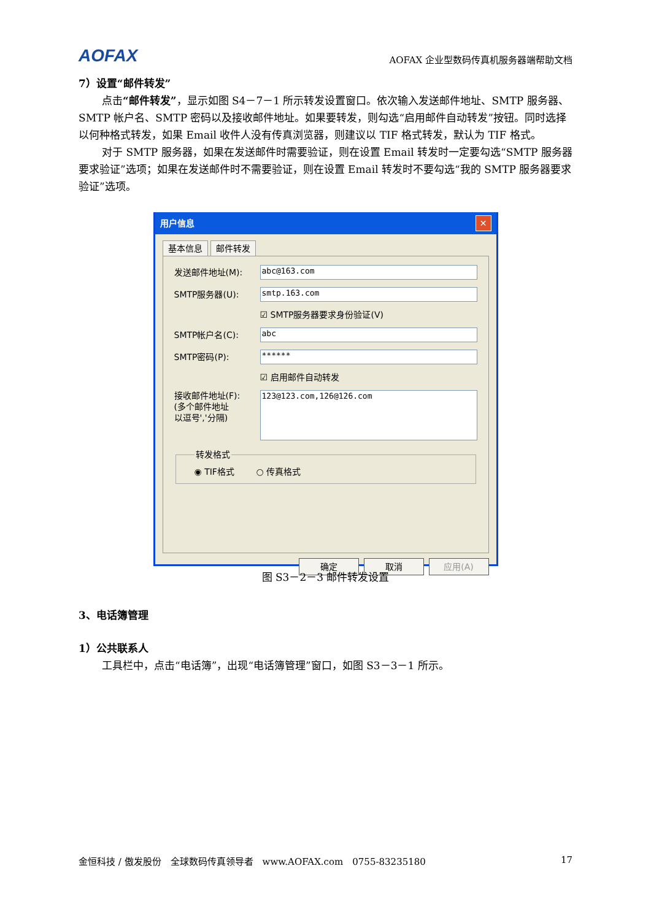AOFAX AOFAX 企业型数码传真机服务器端帮助文档
7）设置“邮件转发”
点击“邮件转发”，显示如图 S4－7－1 所示转发设置窗口。依次输入发送邮件地址、SMTP 服务器、SMTP 帐户名、SMTP 密码以及接收邮件地址。如果要转发，则勾选“启用邮件自动转发”按钮。同时选择以何种格式转发，如果 Email 收件人没有传真浏览器，则建议以 TIF 格式转发，默认为 TIF 格式。
对于 SMTP 服务器，如果在发送邮件时需要验证，则在设置 Email 转发时一定要勾选“SMTP 服务器要求验证”选项；如果在发送邮件时不需要验证，则在设置 Email 转发时不要勾选“我的 SMTP 服务器要求验证”选项。
用户信息 ✕
基本信息 邮件转发
发送邮件地址(M):
abc@163.com
SMTP服务器(U):
smtp.163.com
☑ SMTP服务器要求身份验证(V)
SMTP帐户名(C):
abc
SMTP密码(P):
******
☑ 启用邮件自动转发
接收邮件地址(F):
(多个邮件地址
以逗号','分隔)
123@123.com,126@126.com
转发格式◉ TIF格式 ○ 传真格式
确定 取消 应用(A)
图 S3－2－3 邮件转发设置
3、电话簿管理
1）公共联系人
工具栏中，点击“电话簿”，出现“电话簿管理”窗口，如图 S3－3－1 所示。
金恒科技 / 傲发股份　全球数码传真领导者　www.AOFAX.com　0755-83235180 17